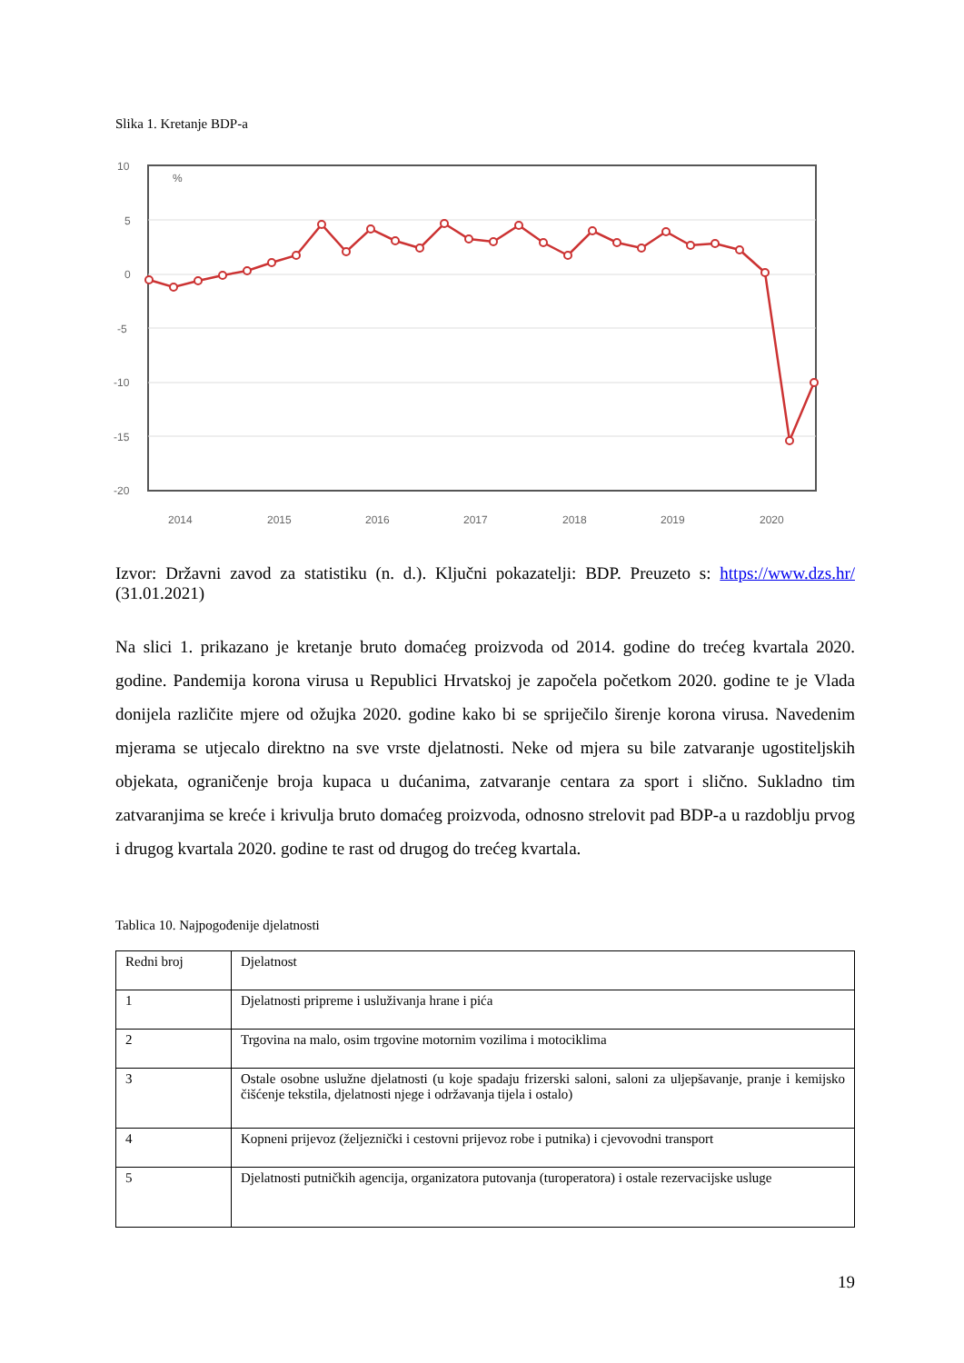Slika 1. Kretanje BDP-a
10
5
0
-5
-10
-15
-20
%
2014
2015
2016
2017
2018
2019
2020
Izvor: Državni zavod za statistiku (n. d.). Ključni pokazatelji: BDP. Preuzeto s: https://www.dzs.hr/ (31.01.2021)
Na slici 1. prikazano je kretanje bruto domaćeg proizvoda od 2014. godine do trećeg kvartala 2020. godine. Pandemija korona virusa u Republici Hrvatskoj je započela početkom 2020. godine te je Vlada donijela različite mjere od ožujka 2020. godine kako bi se spriječilo širenje korona virusa. Navedenim mjerama se utjecalo direktno na sve vrste djelatnosti. Neke od mjera su bile zatvaranje ugostiteljskih objekata, ograničenje broja kupaca u dućanima, zatvaranje centara za sport i slično. Sukladno tim zatvaranjima se kreće i krivulja bruto domaćeg proizvoda, odnosno strelovit pad BDP-a u razdoblju prvog i drugog kvartala 2020. godine te rast od drugog do trećeg kvartala.
Tablica 10. Najpogođenije djelatnosti
| Redni broj | Djelatnost |
| --- | --- |
| 1 | Djelatnosti pripreme i usluživanja hrane i pića |
| 2 | Trgovina na malo, osim trgovine motornim vozilima i motociklima |
| 3 | Ostale osobne uslužne djelatnosti (u koje spadaju frizerski saloni, saloni za uljepšavanje, pranje i kemijsko čišćenje tekstila, djelatnosti njege i održavanja tijela i ostalo) |
| 4 | Kopneni prijevoz (željeznički i cestovni prijevoz robe i putnika) i cjevovodni transport |
| 5 | Djelatnosti putničkih agencija, organizatora putovanja (turoperatora) i ostale rezervacijske usluge |
19